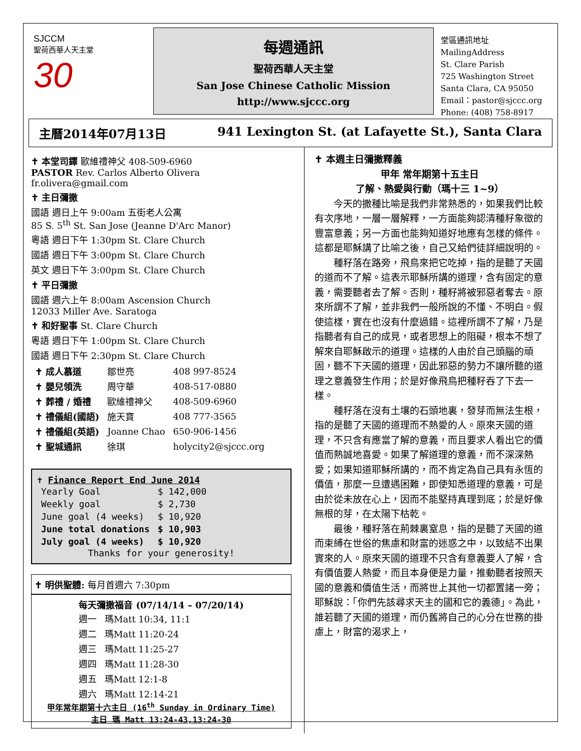SJCCM
聖荷西華人天主堂
30
每週通訊
聖荷西華人天主堂
San Jose Chinese Catholic Mission
http://www.sjccc.org
堂區通訊地址 MailingAddress
St. Clare Parish
725 Washington Street
Santa Clara, CA 95050
Email：pastor@sjccc.org
Phone: (408) 758-8917
主曆2014年07月13日 941 Lexington St. (at Lafayette St.), Santa Clara
✝ 本堂司鐸 歐維禮神父 408-509-6960
PASTOR Rev. Carlos Alberto Olivera fr.olivera@gmail.com
✝ 主日彌撒
國語 週日上午 9:00am 五街老人公寓
85 S. 5<sup>th</sup> St. San Jose (Jeanne D'Arc Manor)
粵語 週日下午 1:30pm St. Clare Church
國語 週日下午 3:00pm St. Clare Church
英文 週日下午 3:00pm St. Clare Church
✝ 平日彌撒
國語 週六上午 8:00am Ascension Church
12033 Miller Ave. Saratoga
✝ 和好聖事 St. Clare Church
粵語 週日下午 1:00pm St. Clare Church
國語 週日下午 2:30pm St. Clare Church
| ✝ 成人慕道 | 鄒世亮 | 408 997-8524 |
| ✝ 嬰兒領洗 | 周守華 | 408-517-0880 |
| ✝ 葬禮 / 婚禮 | 歐維禮神父 | 408-509-6960 |
| ✝ 禮儀組(國語) | 施天寶 | 408 777-3565 |
| ✝ 禮儀組(英語) | Joanne Chao | 650-906-1456 |
| ✝ 聖城通訊 | 徐琪 | holycity2@sjccc.org |
✝ Finance Report End June 2014
| Yearly Goal | $ 142,000 |
| Weekly goal | $ 2,730 |
| June goal (4 weeks) | $ 10,920 |
| June total donations | $ 10,903 |
| July goal (4 weeks) | $ 10,920 |
Thanks for your generosity!
✝ 明供聖體: 每月首週六 7:30pm
每天彌撒福音 (07/14/14 – 07/20/14)
| 週一 | 瑪Matt 10:34, 11:1 |
| 週二 | 瑪Matt 11:20-24 |
| 週三 | 瑪Matt 11:25-27 |
| 週四 | 瑪Matt 11:28-30 |
| 週五 | 瑪Matt 12:1-8 |
| 週六 | 瑪Matt 12:14-21 |
甲年常年期第十六主日 (16<sup>th</sup> Sunday in Ordinary Time)
主日 瑪 Matt 13:24-43,13:24-30
✝ 本週主日彌撒釋義
甲年 常年期第十五主日
了解、熱愛與行動（瑪十三 1~9）
今天的撒種比喻是我們非常熟悉的，如果我們比較有次序地，一層一層解釋，一方面能夠認清種籽象徵的豐富意義；另一方面也能夠知道好地應有怎樣的條件。這都是耶穌講了比喻之後，自己又給們徒詳細說明的。
種籽落在路旁，飛鳥來把它吃掉，指的是聽了天國的道而不了解。這表示耶穌所講的道理，含有固定的意義，需要聽者去了解。否則，種籽將被邪惡者奪去。原來所謂不了解，並非我們一般所說的不懂、不明白。假使這樣，實在也沒有什麼過錯。這裡所謂不了解，乃是指聽者有自己的成見，或者思想上的阻礙，根本不想了解來自耶穌啟示的道理。這樣的人由於自己頭腦的頑固，聽不下天國的道理，因此邪惡的勢力不讓所聽的道理之意義發生作用；於是好像飛鳥把種籽吞了下去一樣。
種籽落在沒有土壤的石頭地裏，發芽而無法生根，指的是聽了天國的道理而不熱愛的人。原來天國的道理，不只含有應當了解的意義，而且要求人看出它的價值而熱誠地喜愛。如果了解道理的意義，而不深深熱愛；如果知道耶穌所講的，而不肯定為自己具有永恆的價值，那麼一旦遭遇困難，即使知悉道理的意義，可是由於從未放在心上，因而不能堅持真理到底；於是好像無根的芽，在太陽下枯乾。
最後，種籽落在荊棘裏窒息，指的是聽了天國的道而束縛在世俗的焦慮和財富的迷惑之中，以致結不出果實來的人。原來天國的道理不只含有意義要人了解，含有價值要人熱愛，而且本身便是力量，推動聽者按照天國的意義和價值生活，而將世上其他一切都置諸一旁；耶穌說：「你們先該尋求天主的國和它的義德」。為此，誰若聽了天國的道理，而仍舊將自己的心分在世務的掛慮上，財富的渴求上，